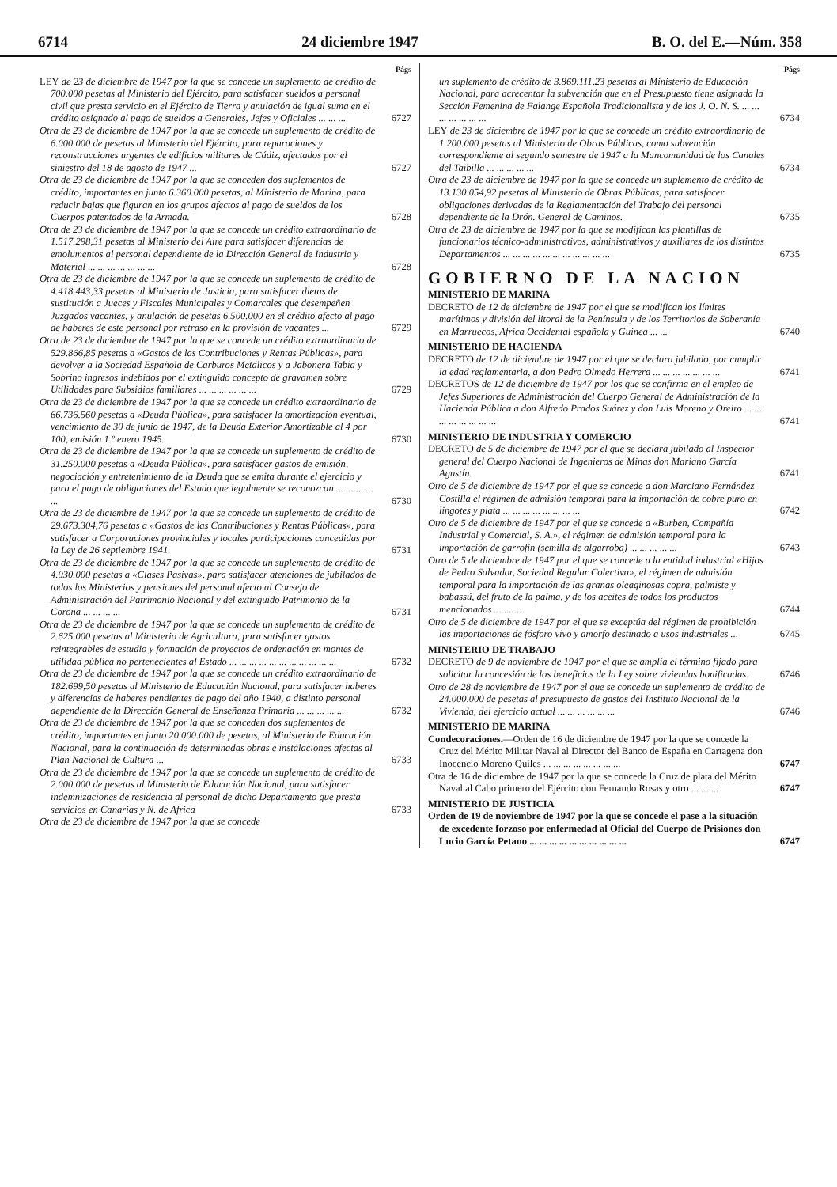6714 24 diciembre 1947 B. O. del E.—Núm. 358
Págs
LEY de 23 de diciembre de 1947 por la que se concede un suplemento de crédito de 700.000 pesetas al Ministerio del Ejército, para satisfacer sueldos a personal civil que presta servicio en el Ejército de Tierra y anulación de igual suma en el crédito asignado al pago de sueldos a Generales, Jefes y Oficiales ... ... ...
6727
Otra de 23 de diciembre de 1947 por la que se concede un suplemento de crédito de 6.000.000 de pesetas al Ministerio del Ejército, para reparaciones y reconstrucciones urgentes de edificios militares de Cádiz, afectados por el siniestro del 18 de agosto de 1947 ...
6727
Otra de 23 de diciembre de 1947 por la que se conceden dos suplementos de crédito, importantes en junto 6.360.000 pesetas, al Ministerio de Marina, para reducir bajas que figuran en los grupos afectos al pago de sueldos de los Cuerpos patentados de la Armada.
6728
Otra de 23 de diciembre de 1947 por la que se concede un crédito extraordinario de 1.517.298,31 pesetas al Ministerio del Aire para satisfacer diferencias de emolumentos al personal dependiente de la Dirección General de Industria y Material ... ... ... ... ... ... ...
6728
Otra de 23 de diciembre de 1947 por la que se concede un suplemento de crédito de 4.418.443,33 pesetas al Ministerio de Justicia, para satisfacer dietas de sustitución a Jueces y Fiscales Municipales y Comarcales que desempeñen Juzgados vacantes, y anulación de pesetas 6.500.000 en el crédito afecto al pago de haberes de este personal por retraso en la provisión de vacantes ...
6729
Otra de 23 de diciembre de 1947 por la que se concede un crédito extraordinario de 529.866,85 pesetas a «Gastos de las Contribuciones y Rentas Públicas», para devolver a la Sociedad Española de Carburos Metálicos y a Jabonera Tabia y Sobrino ingresos indebidos por el extinguido concepto de gravamen sobre Utilidades para Subsidios familiares ... ... ... ... ... ...
6729
Otra de 23 de diciembre de 1947 por la que se concede un crédito extraordinario de 66.736.560 pesetas a «Deuda Pública», para satisfacer la amortización eventual, vencimiento de 30 de junio de 1947, de la Deuda Exterior Amortizable al 4 por 100, emisión 1.º enero 1945.
6730
Otra de 23 de diciembre de 1947 por la que se concede un suplemento de crédito de 31.250.000 pesetas a «Deuda Pública», para satisfacer gastos de emisión, negociación y entretenimiento de la Deuda que se emita durante el ejercicio y para el pago de obligaciones del Estado que legalmente se reconozcan ... ... ... ... ...
6730
Otra de 23 de diciembre de 1947 por la que se concede un suplemento de crédito de 29.673.304,76 pesetas a «Gastos de las Contribuciones y Rentas Públicas», para satisfacer a Corporaciones provinciales y locales participaciones concedidas por la Ley de 26 septiembre 1941.
6731
Otra de 23 de diciembre de 1947 por la que se concede un suplemento de crédito de 4.030.000 pesetas a «Clases Pasivas», para satisfacer atenciones de jubilados de todos los Ministerios y pensiones del personal afecto al Consejo de Administración del Patrimonio Nacional y del extinguido Patrimonio de la Corona ... ... ... ...
6731
Otra de 23 de diciembre de 1947 por la que se concede un suplemento de crédito de 2.625.000 pesetas al Ministerio de Agricultura, para satisfacer gastos reintegrables de estudio y formación de proyectos de ordenación en montes de utilidad pública no pertenecientes al Estado ... ... ... ... ... ... ... ... ... ... ...
6732
Otra de 23 de diciembre de 1947 por la que se concede un crédito extraordinario de 182.699,50 pesetas al Ministerio de Educación Nacional, para satisfacer haberes y diferencias de haberes pendientes de pago del año 1940, a distinto personal dependiente de la Dirección General de Enseñanza Primaria ... ... ... ... ...
6732
Otra de 23 de diciembre de 1947 por la que se conceden dos suplementos de crédito, importantes en junto 20.000.000 de pesetas, al Ministerio de Educación Nacional, para la continuación de determinadas obras e instalaciones afectas al Plan Nacional de Cultura ...
6733
Otra de 23 de diciembre de 1947 por la que se concede un suplemento de crédito de 2.000.000 de pesetas al Ministerio de Educación Nacional, para satisfacer indemnizaciones de residencia al personal de dicho Departamento que presta servicios en Canarias y N. de Africa
6733
Otra de 23 de diciembre de 1947 por la que se concede
Págs
un suplemento de crédito de 3.869.111,23 pesetas al Ministerio de Educación Nacional, para acrecentar la subvención que en el Presupuesto tiene asignada la Sección Femenina de Falange Española Tradicionalista y de las J. O. N. S. ... ... ... ... ... ... ...
6734
LEY de 23 de diciembre de 1947 por la que se concede un crédito extraordinario de 1.200.000 pesetas al Ministerio de Obras Públicas, como subvención correspondiente al segundo semestre de 1947 a la Mancomunidad de los Canales del Taibilla ... ... ... ... ...
6734
Otra de 23 de diciembre de 1947 por la que se concede un suplemento de crédito de 13.130.054,92 pesetas al Ministerio de Obras Públicas, para satisfacer obligaciones derivadas de la Reglamentación del Trabajo del personal dependiente de la Drón. General de Caminos.
6735
Otra de 23 de diciembre de 1947 por la que se modifican las plantillas de funcionarios técnico-administrativos, administrativos y auxiliares de los distintos Departamentos ... ... ... ... ... ... ... ... ... ... ...
6735
GOBIERNO DE LA NACION
MINISTERIO DE MARINA
DECRETO de 12 de diciembre de 1947 por el que se modifican los límites marítimos y división del litoral de la Península y de los Territorios de Soberanía en Marruecos, Africa Occidental española y Guinea ... ...
6740
MINISTERIO DE HACIENDA
DECRETO de 12 de diciembre de 1947 por el que se declara jubilado, por cumplir la edad reglamentaria, a don Pedro Olmedo Herrera ... ... ... ... ... ... ...
6741
DECRETOS de 12 de diciembre de 1947 por los que se confirma en el empleo de Jefes Superiores de Administración del Cuerpo General de Administración de la Hacienda Pública a don Alfredo Prados Suárez y don Luis Moreno y Oreiro ... ... ... ... ... ... ... ...
6741
MINISTERIO DE INDUSTRIA Y COMERCIO
DECRETO de 5 de diciembre de 1947 por el que se declara jubilado al Inspector general del Cuerpo Nacional de Ingenieros de Minas don Mariano García Agustín.
6741
Otro de 5 de diciembre de 1947 por el que se concede a don Marciano Fernández Costilla el régimen de admisión temporal para la importación de cobre puro en lingotes y plata ... ... ... ... ... ... ... ...
6742
Otro de 5 de diciembre de 1947 por el que se concede a «Burben, Compañía Industrial y Comercial, S. A.», el régimen de admisión temporal para la importación de garrofín (semilla de algarroba) ... ... ... ... ...
6743
Otro de 5 de diciembre de 1947 por el que se concede a la entidad industrial «Hijos de Pedro Salvador, Sociedad Regular Colectiva», el régimen de admisión temporal para la importación de las granas oleaginosas copra, palmiste y babassú, del fruto de la palma, y de los aceites de todos los productos mencionados ... ... ...
6744
Otro de 5 de diciembre de 1947 por el que se exceptúa del régimen de prohibición las importaciones de fósforo vivo y amorfo destinado a usos industriales ...
6745
MINISTERIO DE TRABAJO
DECRETO de 9 de noviembre de 1947 por el que se amplía el término fijado para solicitar la concesión de los beneficios de la Ley sobre viviendas bonificadas.
6746
Otro de 28 de noviembre de 1947 por el que se concede un suplemento de crédito de 24.000.000 de pesetas al presupuesto de gastos del Instituto Nacional de la Vivienda, del ejercicio actual ... ... ... ... ... ...
6746
MINISTERIO DE MARINA
Condecoraciones.—Orden de 16 de diciembre de 1947 por la que se concede la Cruz del Mérito Militar Naval al Director del Banco de España en Cartagena don Inocencio Moreno Quiles ... ... ... ... ... ... ... ...
6747
Otra de 16 de diciembre de 1947 por la que se concede la Cruz de plata del Mérito Naval al Cabo primero del Ejército don Fernando Rosas y otro ... ... ...
6747
MINISTERIO DE JUSTICIA
Orden de 19 de noviembre de 1947 por la que se concede el pase a la situación de excedente forzoso por enfermedad al Oficial del Cuerpo de Prisiones don Lucio García Petano ... ... ... ... ... ... ... ... ... ...
6747